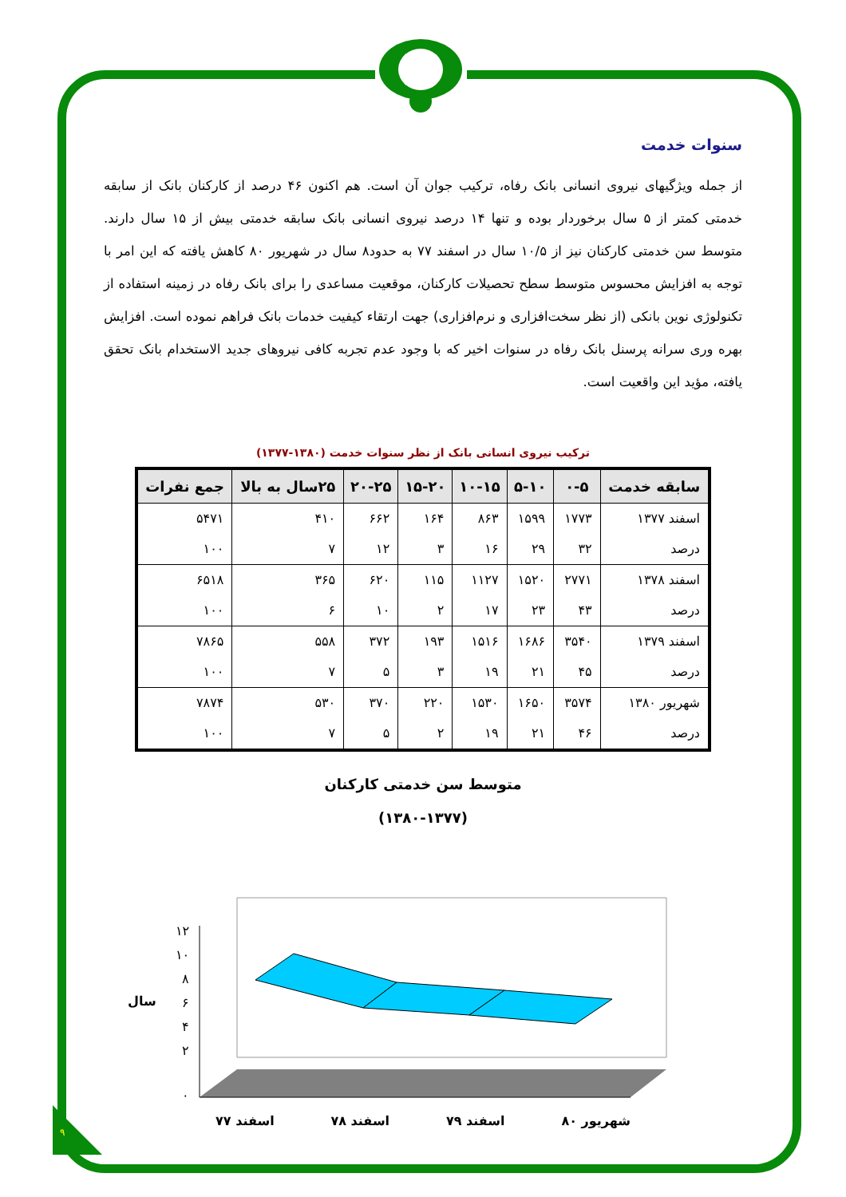سنوات خدمت
از جمله ویژگیهای نیروی انسانی بانک رفاه، ترکیب جوان آن است. هم اکنون ۴۶ درصد از کارکنان بانک از سابقه خدمتی کمتر از ۵ سال برخوردار بوده و تنها ۱۴ درصد نیروی انسانی بانک سابقه خدمتی بیش از ۱۵ سال دارند. متوسط سن خدمتی کارکنان نیز از ۱۰/۵ سال در اسفند ۷۷ به حدود۸ سال در شهریور ۸۰ کاهش یافته که این امر با توجه به افزایش محسوس متوسط سطح تحصیلات کارکنان، موقعیت مساعدی را برای بانک رفاه در زمینه استفاده از تکنولوژی نوین بانکی (از نظر سخت‌افزاری و نرم‌افزاری) جهت ارتقاء کیفیت خدمات بانک فراهم نموده است. افزایش بهره وری سرانه پرسنل بانک رفاه در سنوات اخیر که با وجود عدم تجربه کافی نیروهای جدید الاستخدام بانک تحقق یافته، مؤید این واقعیت است.
ترکیب نیروی انسانی بانک از نظر سنوات خدمت (۱۳۸۰-۱۳۷۷)
| سابقه خدمت | ۰-۵ | ۵-۱۰ | ۱۰-۱۵ | ۱۵-۲۰ | ۲۰-۲۵ | ۲۵سال به بالا | جمع نفرات |
| --- | --- | --- | --- | --- | --- | --- | --- |
| اسفند ۱۳۷۷ | ۱۷۷۳ | ۱۵۹۹ | ۸۶۳ | ۱۶۴ | ۶۶۲ | ۴۱۰ | ۵۴۷۱ |
| درصد | ۳۲ | ۲۹ | ۱۶ | ۳ | ۱۲ | ۷ | ۱۰۰ |
| اسفند ۱۳۷۸ | ۲۷۷۱ | ۱۵۲۰ | ۱۱۲۷ | ۱۱۵ | ۶۲۰ | ۳۶۵ | ۶۵۱۸ |
| درصد | ۴۳ | ۲۳ | ۱۷ | ۲ | ۱۰ | ۶ | ۱۰۰ |
| اسفند ۱۳۷۹ | ۳۵۴۰ | ۱۶۸۶ | ۱۵۱۶ | ۱۹۳ | ۳۷۲ | ۵۵۸ | ۷۸۶۵ |
| درصد | ۴۵ | ۲۱ | ۱۹ | ۳ | ۵ | ۷ | ۱۰۰ |
| شهریور ۱۳۸۰ | ۳۵۷۴ | ۱۶۵۰ | ۱۵۳۰ | ۲۲۰ | ۳۷۰ | ۵۳۰ | ۷۸۷۴ |
| درصد | ۴۶ | ۲۱ | ۱۹ | ۲ | ۵ | ۷ | ۱۰۰ |
متوسط سن خدمتی کارکنان
(۱۳۸۰-۱۳۷۷)
۱۲
۱۰
۸
۶
۴
۲
۰
سال
شهریور ۸۰ اسفند ۷۹ اسفند ۷۸ اسفند ۷۷
۹